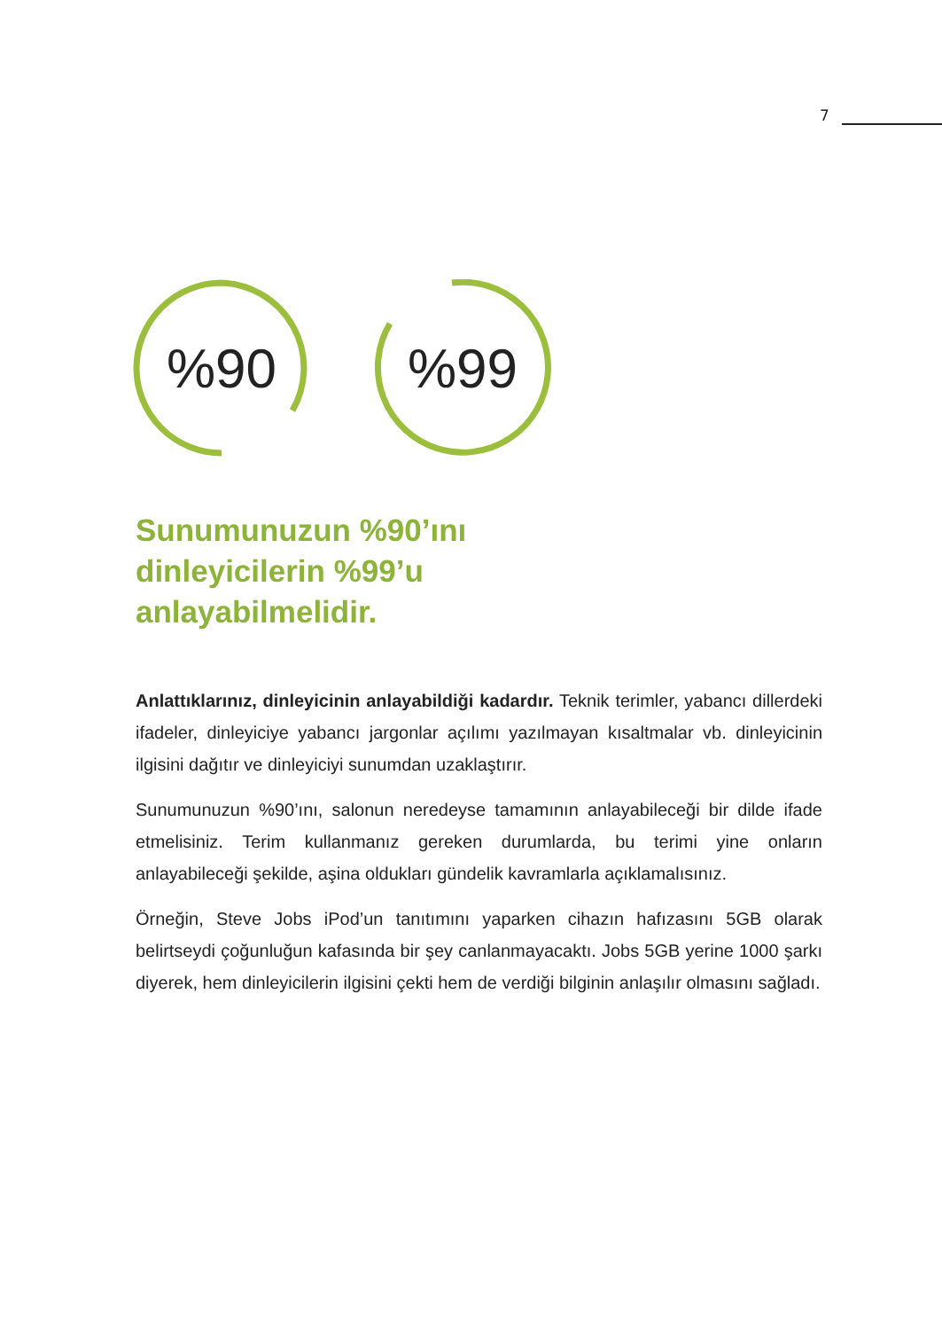7
%90 %99
Sunumunuzun %90’ını
dinleyicilerin %99’u
anlayabilmelidir.
Anlattıklarınız, dinleyicinin anlayabildiği kadardır. Teknik terimler, yabancı dillerdeki ifadeler, dinleyiciye yabancı jargonlar açılımı yazılmayan kısaltmalar vb. dinleyicinin ilgisini dağıtır ve dinleyiciyi sunumdan uzaklaştırır.
Sunumunuzun %90’ını, salonun neredeyse tamamının anlayabileceği bir dilde ifade etmelisiniz. Terim kullanmanız gereken durumlarda, bu terimi yine onların anlayabileceği şekilde, aşina oldukları gündelik kavramlarla açıklamalısınız.
Örneğin, Steve Jobs iPod’un tanıtımını yaparken cihazın hafızasını 5GB olarak belirtseydi çoğunluğun kafasında bir şey canlanmayacaktı. Jobs 5GB yerine 1000 şarkı diyerek, hem dinleyicilerin ilgisini çekti hem de verdiği bilginin anlaşılır olmasını sağladı.